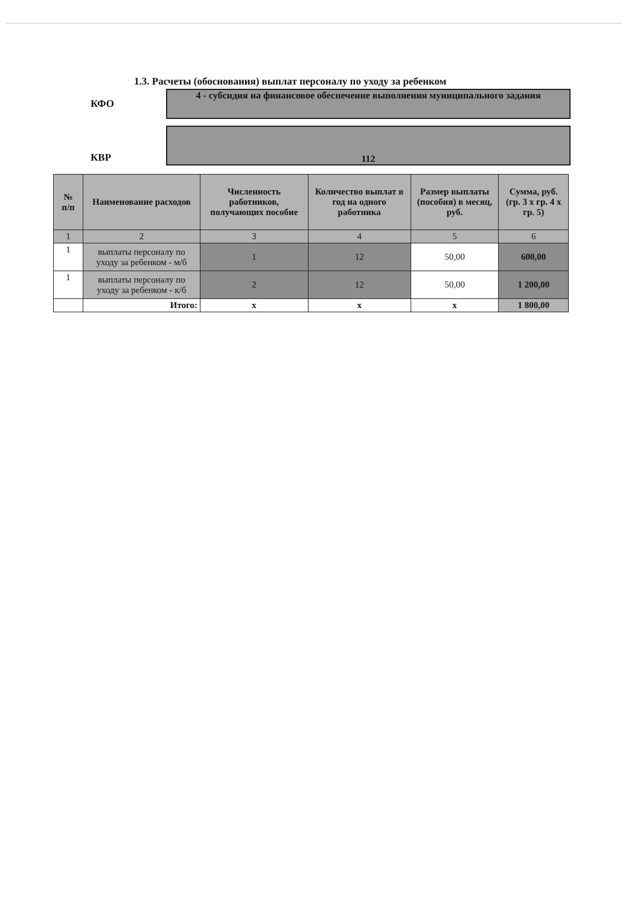1.3. Расчеты (обоснования) выплат персоналу по уходу за ребенком
КФО
4 - субсидия на финансовое обеспечение выполнения муниципального задания
КВР
112
| № п/п | Наименование расходов | Численность работников, получающих пособие | Количество выплат в год на одного работника | Размер выплаты (пособия) в месяц, руб. | Сумма, руб. (гр. 3 х гр. 4 х гр. 5) |
| --- | --- | --- | --- | --- | --- |
| 1 | 2 | 3 | 4 | 5 | 6 |
| 1 | выплаты персоналу по уходу за ребенком - м/б | 1 | 12 | 50,00 | 600,00 |
| 1 | выплаты персоналу по уходу за ребенком - к/б | 2 | 12 | 50,00 | 1 200,00 |
| | Итого: | x | x | x | 1 800,00 |